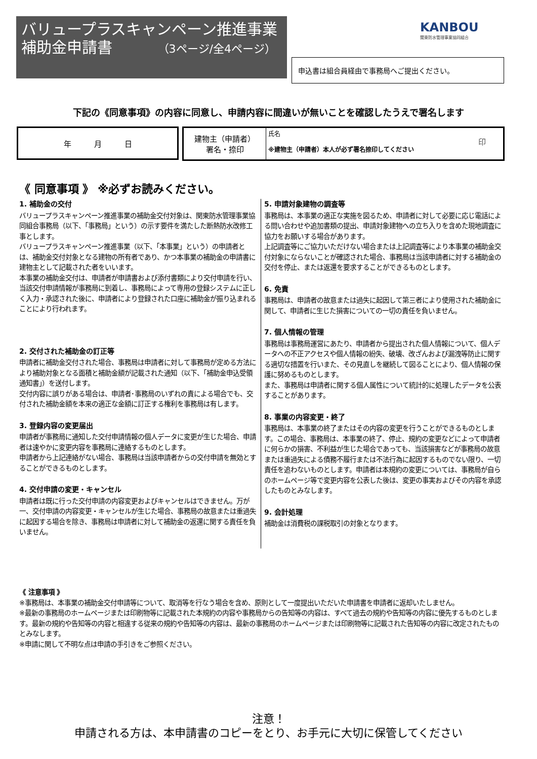バリュープラスキャンペーン推進事業
補助金申請書 （3ページ/全4ページ）
KANBOU
関東防水管理事業協同組合
申込書は組合員経由で事務局へご提出ください。
下記の《同意事項》の内容に同意し、申請内容に間違いが無いことを確認したうえで署名します
| 年 月 日 |
| 建物主（申請者） 署名・捺印 | 氏名 印 ※建物主（申請者）本人が必ず署名捺印してください |
《 同意事項 》 ※必ずお読みください。
1. 補助金の交付
バリュープラスキャンペーン推進事業の補助金交付対象は、関東防水管理事業協同組合事務局（以下、「事務局」という）の示す要件を満たした断熱防水改修工事とします。
バリュープラスキャンペーン推進事業（以下、「本事業」という）の申請者とは、補助金交付対象となる建物の所有者であり、かつ本事業の補助金の申請書に建物主として記載された者をいいます。
本事業の補助金交付は、申請者が申請書および添付書類により交付申請を行い、当該交付申請情報が事務局に到着し、事務局によって専用の登録システムに正しく入力・承認された後に、申請者により登録された口座に補助金が振り込まれることにより行われます。
2. 交付された補助金の訂正等
申請者に補助金交付された場合、事務局は申請者に対して事務局が定める方法により補助対象となる面積と補助金額が記載された通知（以下、「補助金申込受領通知書」）を送付します。
交付内容に誤りがある場合は、申請者･事務局のいずれの責による場合でも、交付された補助金額を本来の適正な金額に訂正する権利を事務局は有します。
3. 登録内容の変更届出
申請者が事務局に通知した交付申請情報の個人データに変更が生じた場合、申請者は速やかに変更内容を事務局に連絡するものとします。
申請者から上記連絡がない場合、事務局は当該申請者からの交付申請を無効とすることができるものとします。
4. 交付申請の変更・キャンセル
申請者は既に行った交付申請の内容変更およびキャンセルはできません。万が一、交付申請の内容変更・キャンセルが生じた場合、事務局の故意または重過失に起因する場合を除き、事務局は申請者に対して補助金の返還に関する責任を負いません。
5. 申請対象建物の調査等
事務局は、本事業の適正な実施を図るため、申請者に対して必要に応じ電話による問い合わせや追加書類の提出、申請対象建物への立ち入りを含めた現地調査に協力をお願いする場合があります。
上記調査等にご協力いただけない場合または上記調査等により本事業の補助金交付対象にならないことが確認された場合、事務局は当該申請者に対する補助金の交付を停止、または返還を要求することができるものとします。
6. 免責
事務局は、申請者の故意または過失に起因して第三者により使用された補助金に関して、申請者に生じた損害についての一切の責任を負いません。
7. 個人情報の管理
事務局は事務局運営にあたり、申請者から提出された個人情報について、個人データへの不正アクセスや個人情報の紛失、破壊、改ざんおよび漏洩等防止に関する適切な措置を行いまた、その見直しを継続して図ることにより、個人情報の保護に努めるものとします。
また、事務局は申請者に関する個人属性について統計的に処理したデータを公表することがあります。
8. 事業の内容変更・終了
事務局は、本事業の終了またはその内容の変更を行うことができるものとします。この場合、事務局は、本事業の終了、停止、規約の変更などによって申請者に何らかの損害、不利益が生じた場合であっても、当該損害などが事務局の故意または重過失による債務不履行または不法行為に起因するものでない限り、一切責任を追わないものとします。申請者は本規約の変更については、事務局が自らのホームページ等で変更内容を公表した後は、変更の事実およびその内容を承認したものとみなします。
9. 会計処理
補助金は消費税の課税取引の対象となります。
《 注意事項 》
※事務局は、本事業の補助金交付申請等について、取消等を行なう場合を含め、原則として一度提出いただいた申請書を申請者に返却いたしません。
※最新の事務局のホームページまたは印刷物等に記載された本規約の内容や事務局からの告知等の内容は、すべて過去の規約や告知等の内容に優先するものとします。最新の規約や告知等の内容と相違する従来の規約や告知等の内容は、最新の事務局のホームページまたは印刷物等に記載された告知等の内容に改定されたものとみなします。
※申請に関して不明な点は申請の手引きをご参照ください。
注意！
申請される方は、本申請書のコピーをとり、お手元に大切に保管してください